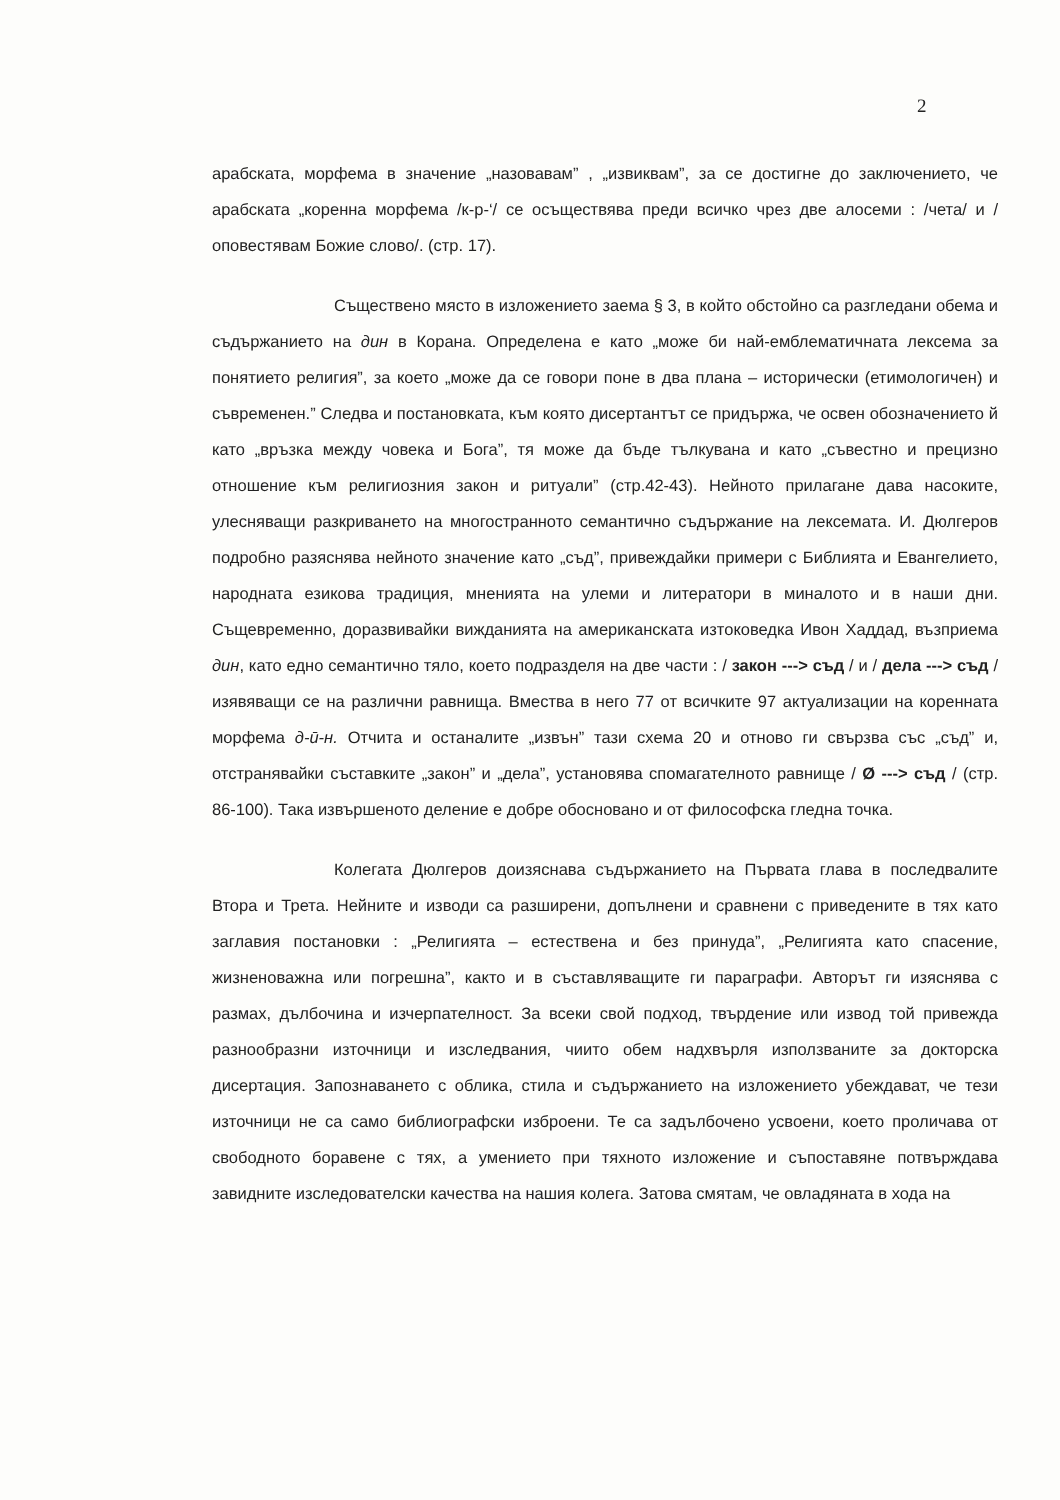2
арабската, морфема в значение „назовавам” , „извиквам”, за се достигне до заключението, че арабската „коренна морфема /к-р-‘/ се осъществява преди всичко чрез две алосеми : /чета/ и /оповестявам Божие слово/. (стр. 17).
Съществено място в изложението заема § 3, в който обстойно са разгледани обема и съдържанието на дин в Корана. Определена е като „може би най-емблематичната лексема за понятието религия”, за което „може да се говори поне в два плана – исторически (етимологичен) и съвременен.” Следва и постановката, към която дисертантът се придържа, че освен обозначението й като „връзка между човека и Бога”, тя може да бъде тълкувана и като „съвестно и прецизно отношение към религиозния закон и ритуали” (стр.42-43). Нейното прилагане дава насоките, улесняващи разкриването на многостранното семантично съдържание на лексемата. И. Дюлгеров подробно разяснява нейното значение като „съд”, привеждайки примери с Библията и Евангелието, народната езикова традиция, мненията на улеми и литератори в миналото и в наши дни. Същевременно, доразвивайки вижданията на американската изтоковедка Ивон Хаддад, възприема дин, като едно семантично тяло, което подразделя на две части : / закон ---> съд / и / дела ---> съд / изявяващи се на различни равнища. Вмества в него 77 от всичките 97 актуализации на коренната морфема д-ӣ-н. Отчита и останалите „извън” тази схема 20 и отново ги свързва със „съд” и, отстранявайки съставките „закон” и „дела”, установява спомагателното равнище / Ø ---> съд / (стр. 86-100). Така извършеното деление е добре обосновано и от философска гледна точка.
Колегата Дюлгеров доизяснава съдържанието на Първата глава в последвалите Втора и Трета. Нейните и изводи са разширени, допълнени и сравнени с приведените в тях като заглавия постановки : „Религията – естествена и без принуда”, „Религията като спасение, жизненоважна или погрешна”, както и в съставляващите ги параграфи. Авторът ги изяснява с размах, дълбочина и изчерпателност. За всеки свой подход, твърдение или извод той привежда разнообразни източници и изследвания, чиито обем надхвърля използваните за докторска дисертация. Запознаването с облика, стила и съдържанието на изложението убеждават, че тези източници не са само библиографски изброени. Те са задълбочено усвоени, което проличава от свободното боравене с тях, а умението при тяхното изложение и съпоставяне потвърждава завидните изследователски качества на нашия колега. Затова смятам, че овладяната в хода на